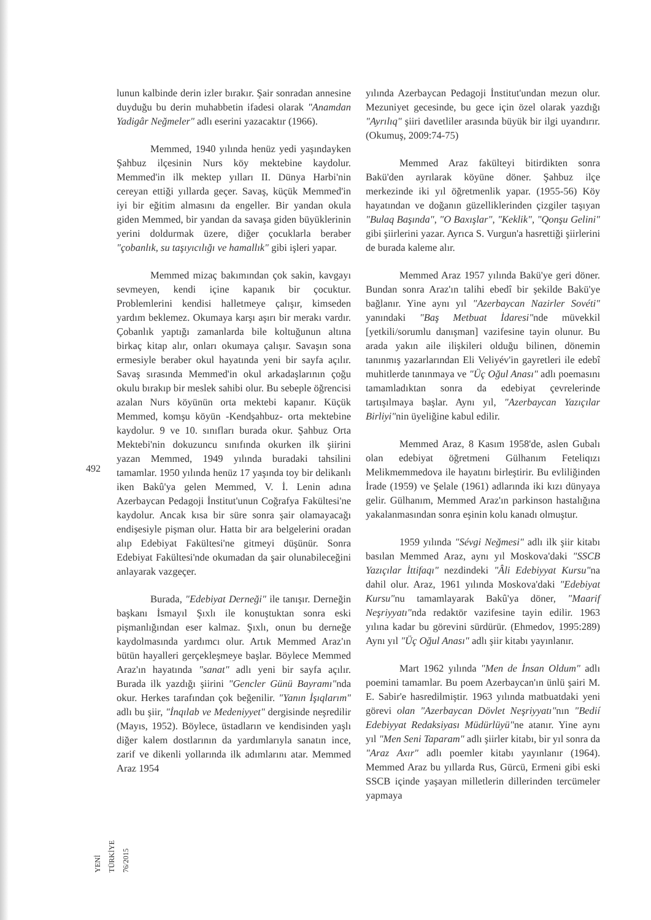492
YENİ TÜRKİYE 76/2015
lunun kalbinde derin izler bırakır. Şair sonradan annesine duyduğu bu derin muhabbetin ifadesi olarak "Anamdan Yadigâr Neğmeler" adlı eserini yazacaktır (1966).
Memmed, 1940 yılında henüz yedi yaşındayken Şahbuz ilçesinin Nurs köy mektebine kaydolur. Memmed'in ilk mektep yılları II. Dünya Harbi'nin cereyan ettiği yıllarda geçer. Savaş, küçük Memmed'in iyi bir eğitim almasını da engeller. Bir yandan okula giden Memmed, bir yandan da savaşa giden büyüklerinin yerini doldurmak üzere, diğer çocuklarla beraber "çobanlık, su taşıyıcılığı ve hamallık" gibi işleri yapar.
Memmed mizaç bakımından çok sakin, kavgayı sevmeyen, kendi içine kapanık bir çocuktur. Problemlerini kendisi halletmeye çalışır, kimseden yardım beklemez. Okumaya karşı aşırı bir merakı vardır. Çobanlık yaptığı zamanlarda bile koltuğunun altına birkaç kitap alır, onları okumaya çalışır. Savaşın sona ermesiyle beraber okul hayatında yeni bir sayfa açılır. Savaş sırasında Memmed'in okul arkadaşlarının çoğu okulu bırakıp bir meslek sahibi olur. Bu sebeple öğrencisi azalan Nurs köyünün orta mektebi kapanır. Küçük Memmed, komşu köyün -Kendşahbuz- orta mektebine kaydolur. 9 ve 10. sınıfları burada okur. Şahbuz Orta Mektebi'nin dokuzuncu sınıfında okurken ilk şiirini yazan Memmed, 1949 yılında buradaki tahsilini tamamlar. 1950 yılında henüz 17 yaşında toy bir delikanlı iken Bakû'ya gelen Memmed, V. İ. Lenin adına Azerbaycan Pedagoji İnstitut'unun Coğrafya Fakültesi'ne kaydolur. Ancak kısa bir süre sonra şair olamayacağı endişesiyle pişman olur. Hatta bir ara belgelerini oradan alıp Edebiyat Fakültesi'ne gitmeyi düşünür. Sonra Edebiyat Fakültesi'nde okumadan da şair olunabileceğini anlayarak vazgeçer.
Burada, "Edebiyat Derneği" ile tanışır. Derneğin başkanı İsmayıl Şıxlı ile konuştuktan sonra eski pişmanlığından eser kalmaz. Şıxlı, onun bu derneğe kaydolmasında yardımcı olur. Artık Memmed Araz'ın bütün hayalleri gerçekleşmeye başlar. Böylece Memmed Araz'ın hayatında "sanat" adlı yeni bir sayfa açılır. Burada ilk yazdığı şiirini "Gencler Günü Bayramı"nda okur. Herkes tarafından çok beğenilir. "Yanın İşıqlarım" adlı bu şiir, "İnqılab ve Medeniyyet" dergisinde neşredilir (Mayıs, 1952). Böylece, üstadların ve kendisinden yaşlı diğer kalem dostlarının da yardımlarıyla sanatın ince, zarif ve dikenli yollarında ilk adımlarını atar. Memmed Araz 1954
yılında Azerbaycan Pedagoji İnstitut'undan mezun olur. Mezuniyet gecesinde, bu gece için özel olarak yazdığı "Ayrılıq" şiiri davetliler arasında büyük bir ilgi uyandırır. (Okumuş, 2009:74-75)
Memmed Araz fakülteyi bitirdikten sonra Bakü'den ayrılarak köyüne döner. Şahbuz ilçe merkezinde iki yıl öğretmenlik yapar. (1955-56) Köy hayatından ve doğanın güzelliklerinden çizgiler taşıyan "Bulaq Başında", "O Baxışlar", "Keklik", "Qonşu Gelini" gibi şiirlerini yazar. Ayrıca S. Vurgun'a hasrettiği şiirlerini de burada kaleme alır.
Memmed Araz 1957 yılında Bakü'ye geri döner. Bundan sonra Araz'ın talihi ebedî bir şekilde Bakü'ye bağlanır. Yine aynı yıl "Azerbaycan Nazirler Sovéti" yanındaki "Baş Metbuat İdaresi"nde müvekkil [yetkili/sorumlu danışman] vazifesine tayin olunur. Bu arada yakın aile ilişkileri olduğu bilinen, dönemin tanınmış yazarlarından Eli Veliyév'in gayretleri ile edebî muhitlerde tanınmaya ve "Üç Oğul Anası" adlı poemasını tamamladıktan sonra da edebiyat çevrelerinde tartışılmaya başlar. Aynı yıl, "Azerbaycan Yazıçılar Birliyi"nin üyeliğine kabul edilir.
Memmed Araz, 8 Kasım 1958'de, aslen Gubalı olan edebiyat öğretmeni Gülhanım Feteliqızı Melikmemmedova ile hayatını birleştirir. Bu evliliğinden İrade (1959) ve Şelale (1961) adlarında iki kızı dünyaya gelir. Gülhanım, Memmed Araz'ın parkinson hastalığına yakalanmasından sonra eşinin kolu kanadı olmuştur.
1959 yılında "Sévgi Neğmesi" adlı ilk şiir kitabı basılan Memmed Araz, aynı yıl Moskova'daki "SSCB Yazıçılar İttifaqı" nezdindeki "Âli Edebiyyat Kursu"na dahil olur. Araz, 1961 yılında Moskova'daki "Edebiyat Kursu"nu tamamlayarak Bakû'ya döner, "Maarif Neşriyyatı"nda redaktör vazifesine tayin edilir. 1963 yılına kadar bu görevini sürdürür. (Ehmedov, 1995:289) Aynı yıl "Üç Oğul Anası" adlı şiir kitabı yayınlanır.
Mart 1962 yılında "Men de İnsan Oldum" adlı poemini tamamlar. Bu poem Azerbaycan'ın ünlü şairi M. E. Sabir'e hasredilmiştir. 1963 yılında matbuatdaki yeni görevi olan "Azerbaycan Dövlet Neşriyyatı"nın "Bedií Edebiyyat Redaksiyası Müdürlüyü"ne atanır. Yine aynı yıl "Men Seni Taparam" adlı şiirler kitabı, bir yıl sonra da "Araz Axır" adlı poemler kitabı yayınlanır (1964). Memmed Araz bu yıllarda Rus, Gürcü, Ermeni gibi eski SSCB içinde yaşayan milletlerin dillerinden tercümeler yapmaya